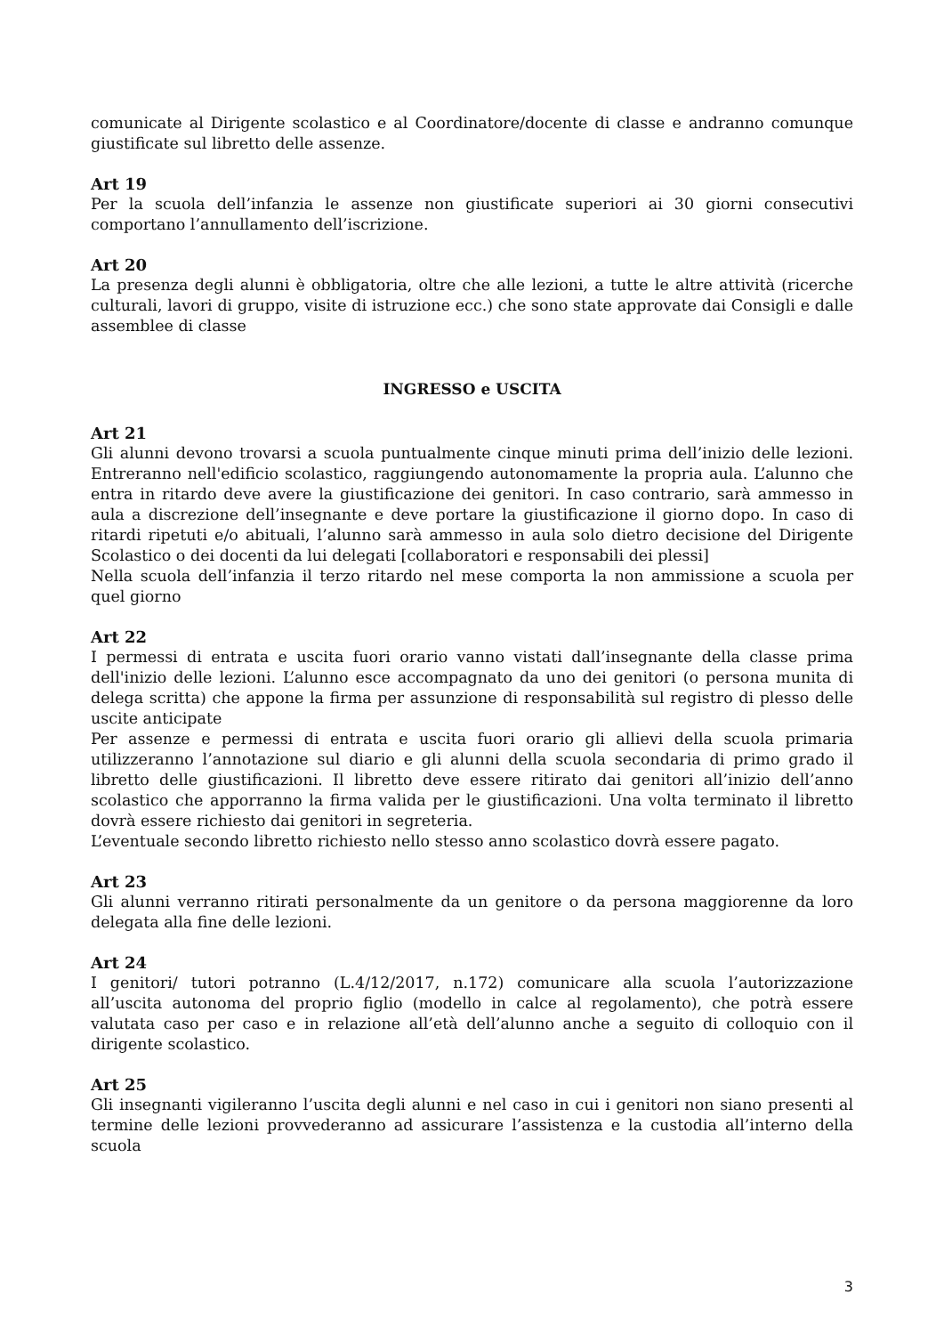comunicate al Dirigente scolastico e al Coordinatore/docente di classe e andranno comunque giustificate sul libretto delle assenze.
Art 19
Per la scuola dell’infanzia le assenze non giustificate superiori ai 30 giorni consecutivi comportano l’annullamento dell’iscrizione.
Art 20
La presenza degli alunni è obbligatoria, oltre che alle lezioni, a tutte le altre attività (ricerche culturali, lavori di gruppo, visite di istruzione ecc.) che sono state approvate dai Consigli e dalle assemblee di classe
INGRESSO e USCITA
Art 21
Gli alunni devono trovarsi a scuola puntualmente cinque minuti prima dell’inizio delle lezioni. Entreranno nell'edificio scolastico, raggiungendo autonomamente la propria aula. L’alunno che entra in ritardo deve avere la giustificazione dei genitori. In caso contrario, sarà ammesso in aula a discrezione dell’insegnante e deve portare la giustificazione il giorno dopo. In caso di ritardi ripetuti e/o abituali, l’alunno sarà ammesso in aula solo dietro decisione del Dirigente Scolastico o dei docenti da lui delegati [collaboratori e responsabili dei plessi]
Nella scuola dell’infanzia il terzo ritardo nel mese comporta la non ammissione a scuola per quel giorno
Art 22
I permessi di entrata e uscita fuori orario vanno vistati dall’insegnante della classe prima dell'inizio delle lezioni. L’alunno esce accompagnato da uno dei genitori (o persona munita di delega scritta) che appone la firma per assunzione di responsabilità sul registro di plesso delle uscite anticipate
Per assenze e permessi di entrata e uscita fuori orario gli allievi della scuola primaria utilizzeranno l’annotazione sul diario e gli alunni della scuola secondaria di primo grado il libretto delle giustificazioni. Il libretto deve essere ritirato dai genitori all’inizio dell’anno scolastico che apporranno la firma valida per le giustificazioni. Una volta terminato il libretto dovrà essere richiesto dai genitori in segreteria.
L’eventuale secondo libretto richiesto nello stesso anno scolastico dovrà essere pagato.
Art 23
Gli alunni verranno ritirati personalmente da un genitore o da persona maggiorenne da loro delegata alla fine delle lezioni.
Art 24
I genitori/ tutori potranno (L.4/12/2017, n.172) comunicare alla scuola l’autorizzazione all’uscita autonoma del proprio figlio (modello in calce al regolamento), che potrà essere valutata caso per caso e in relazione all’età dell’alunno anche a seguito di colloquio con il dirigente scolastico.
Art 25
Gli insegnanti vigileranno l’uscita degli alunni e nel caso in cui i genitori non siano presenti al termine delle lezioni provvederanno ad assicurare l’assistenza e la custodia all’interno della scuola
3